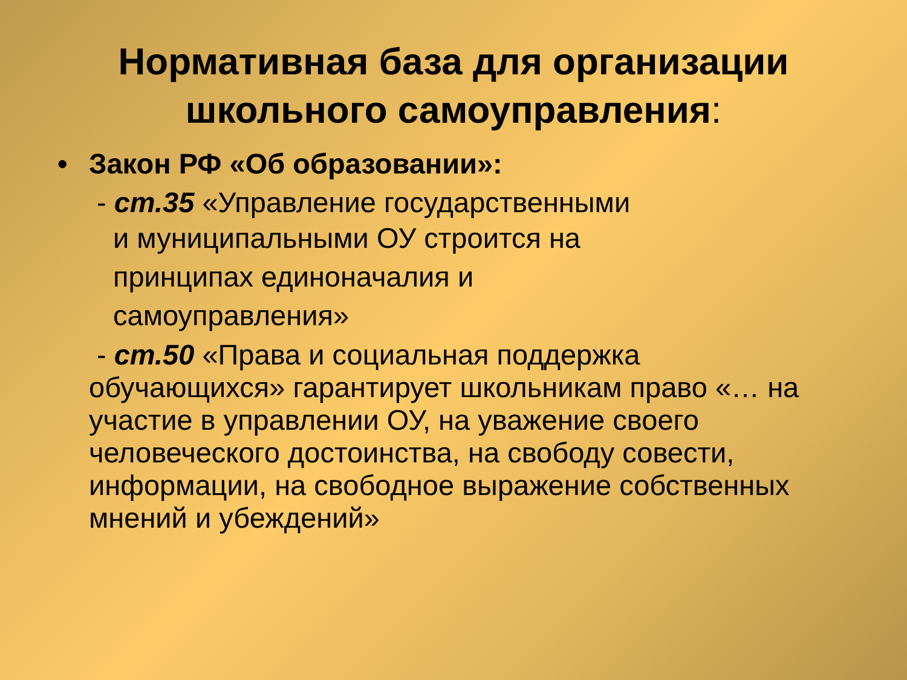Нормативная база для организации
школьного самоуправления:
• Закон РФ «Об образовании»:
- ст.35 «Управление государственными
и муниципальными ОУ строится на
принципах единоначалия и
самоуправления»
- ст.50 «Права и социальная поддержка
обучающихся» гарантирует школьникам право «… на участие в управлении ОУ, на уважение своего человеческого достоинства, на свободу совести, информации, на свободное выражение собственных мнений и убеждений»